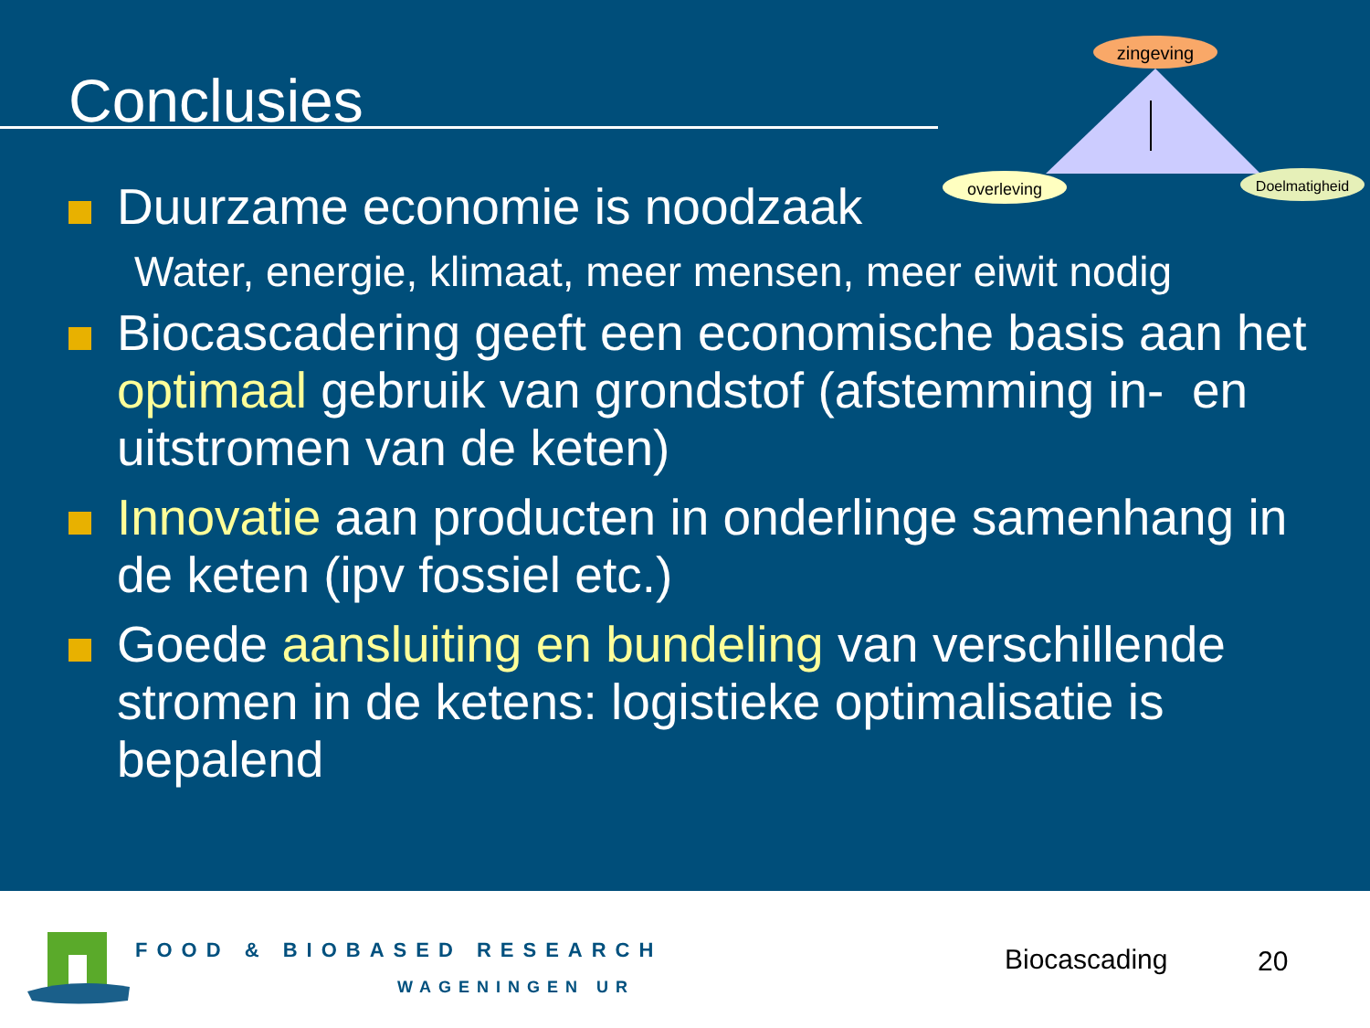Conclusies
zingeving
overleving
Doelmatigheid
Duurzame economie is noodzaak
Water, energie, klimaat, meer mensen, meer eiwit nodig
Biocascadering geeft een economische basis aan het optimaal gebruik van grondstof (afstemming in- en uitstromen van de keten)
Innovatie aan producten in onderlinge samenhang in de keten (ipv fossiel etc.)
Goede aansluiting en bundeling van verschillende stromen in de ketens: logistieke optimalisatie is bepalend
FOOD & BIOBASED RESEARCH
WAGENINGEN UR
Biocascading 20